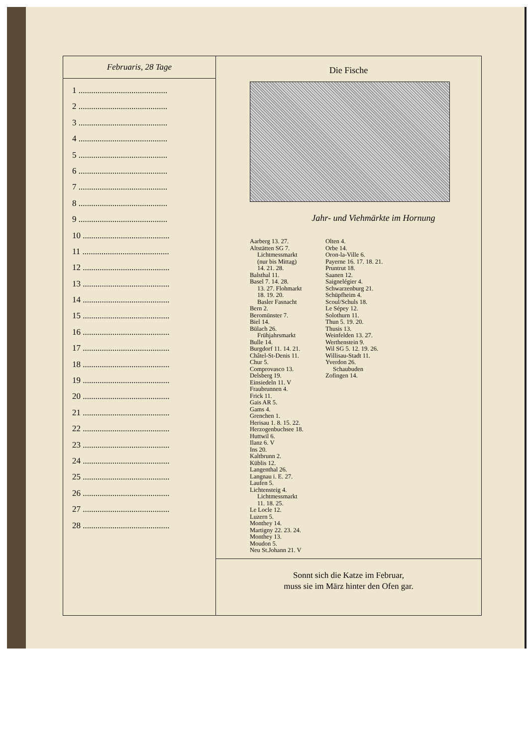| Februaris, 28 Tage 1 .......................................... 2 .......................................... 3 .......................................... 4 .......................................... 5 .......................................... 6 .......................................... 7 .......................................... 8 .......................................... 9 .......................................... 10 ......................................... 11 ......................................... 12 ......................................... 13 ......................................... 14 ......................................... 15 ......................................... 16 ......................................... 17 ......................................... 18 ......................................... 19 ......................................... 20 ......................................... 21 ......................................... 22 ......................................... 23 ......................................... 24 ......................................... 25 ......................................... 26 ......................................... 27 ......................................... 28 ......................................... | Die Fische Jahr- und Viehmärkte im Hornung Aarberg 13. 27. Altstätten SG 7. Lichtmessmarkt (nur bis Mittag) 14. 21. 28. Balsthal 11. Basel 7. 14. 28. 13. 27. Flohmarkt 18. 19. 20. Basler Fasnacht Bern 2. Beromünster 7. Biel 14. Bülach 26. Frühjahrsmarkt Bulle 14. Burgdorf 11. 14. 21. Châtel-St-Denis 11. Chur 5. Comprovasco 13. Delsberg 19. Einsiedeln 11. V Fraubrunnen 4. Frick 11. Gais AR 5. Gams 4. Grenchen 1. Herisau 1. 8. 15. 22. Herzogenbuchsee 18. Huttwil 6. Ilanz 6. V Ins 20. Kaltbrunn 2. Küblis 12. Langenthal 26. Langnau i. E. 27. Laufen 5. Lichtensteig 4. Lichtmessmarkt 11. 18. 25. Le Locle 12. Luzern 5. Monthey 14. Martigny 22. 23. 24. Monthey 13. Moudon 5. Neu St.Johann 21. V Olten 4. Orbe 14. Oron-la-Ville 6. Payerne 16. 17. 18. 21. Pruntrut 18. Saanen 12. Saignelégier 4. Schwarzenburg 21. Schüpfheim 4. Scoul/Schuls 18. Le Sépey 12. Solothurn 11. Thun 5. 19. 20. Thusis 13. Weinfelden 13. 27. Werthenstein 9. Wil SG 5. 12. 19. 26. Willisau-Stadt 11. Yverdon 26. Schaubuden Zofingen 14. |
| | Sonnt sich die Katze im Februar, muss sie im März hinter den Ofen gar. |